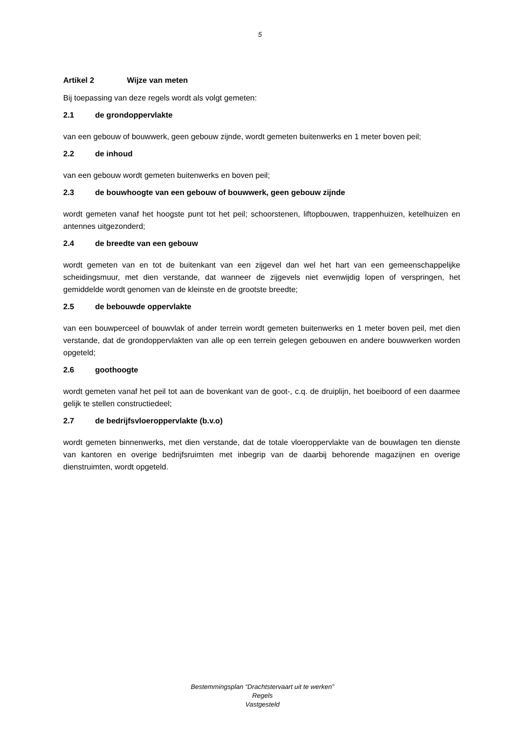5
Artikel 2 Wijze van meten
Bij toepassing van deze regels wordt als volgt gemeten:
2.1 de grondoppervlakte
van een gebouw of bouwwerk, geen gebouw zijnde, wordt gemeten buitenwerks en 1 meter boven peil;
2.2 de inhoud
van een gebouw wordt gemeten buitenwerks en boven peil;
2.3 de bouwhoogte van een gebouw of bouwwerk, geen gebouw zijnde
wordt gemeten vanaf het hoogste punt tot het peil; schoorstenen, liftopbouwen, trappenhuizen, ketelhuizen en antennes uitgezonderd;
2.4 de breedte van een gebouw
wordt gemeten van en tot de buitenkant van een zijgevel dan wel het hart van een gemeenschappelijke scheidingsmuur, met dien verstande, dat wanneer de zijgevels niet evenwijdig lopen of verspringen, het gemiddelde wordt genomen van de kleinste en de grootste breedte;
2.5 de bebouwde oppervlakte
van een bouwperceel of bouwvlak of ander terrein wordt gemeten buitenwerks en 1 meter boven peil, met dien verstande, dat de grondoppervlakten van alle op een terrein gelegen gebouwen en andere bouwwerken worden opgeteld;
2.6 goothoogte
wordt gemeten vanaf het peil tot aan de bovenkant van de goot-, c.q. de druiplijn, het boeiboord of een daarmee gelijk te stellen constructiedeel;
2.7 de bedrijfsvloeroppervlakte (b.v.o)
wordt gemeten binnenwerks, met dien verstande, dat de totale vloeroppervlakte van de bouwlagen ten dienste van kantoren en overige bedrijfsruimten met inbegrip van de daarbij behorende magazijnen en overige dienstruimten, wordt opgeteld.
Bestemmingsplan “Drachtstervaart uit te werken”
Regels
Vastgesteld